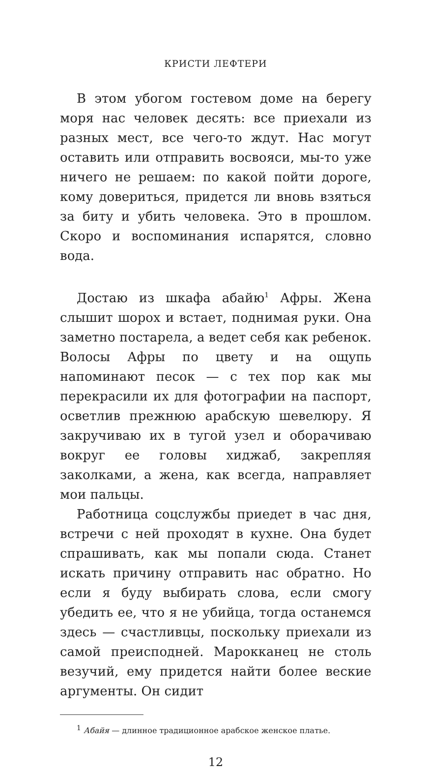КРИСТИ ЛЕФТЕРИ
В этом убогом гостевом доме на берегу моря нас человек десять: все приехали из разных мест, все чего-то ждут. Нас могут оставить или отправить восвояси, мы-то уже ничего не решаем: по какой пойти дороге, кому довериться, придется ли вновь взяться за биту и убить человека. Это в прошлом. Скоро и воспоминания испарятся, словно вода.
Достаю из шкафа абайю<sup>1</sup> Афры. Жена слышит шорох и встает, поднимая руки. Она заметно постарела, а ведет себя как ребенок. Волосы Афры по цвету и на ощупь напоминают песок — с тех пор как мы перекрасили их для фотографии на паспорт, осветлив прежнюю арабскую шевелюру. Я закручиваю их в тугой узел и оборачиваю вокруг ее головы хиджаб, закрепляя заколками, а жена, как всегда, направляет мои пальцы.
Работница соцслужбы приедет в час дня, встречи с ней проходят в кухне. Она будет спрашивать, как мы попали сюда. Станет искать причину отправить нас обратно. Но если я буду выбирать слова, если смогу убедить ее, что я не убийца, тогда останемся здесь — счастливцы, поскольку приехали из самой преисподней. Марокканец не столь везучий, ему придется найти более веские аргументы. Он сидит
<sup>1</sup> Абайя — длинное традиционное арабское женское платье.
12